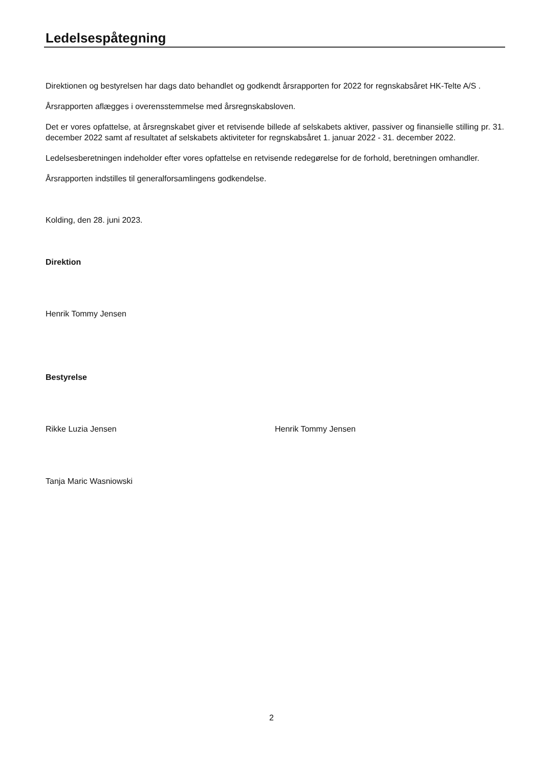Ledelsespåtegning
Direktionen og bestyrelsen har dags dato behandlet og godkendt årsrapporten for 2022 for regnskabsåret HK-Telte A/S .
Årsrapporten aflægges i overensstemmelse med årsregnskabsloven.
Det er vores opfattelse, at årsregnskabet giver et retvisende billede af selskabets aktiver, passiver og finansielle stilling pr. 31. december 2022 samt af resultatet af selskabets aktiviteter for regnskabsåret 1. januar 2022 - 31. december 2022.
Ledelsesberetningen indeholder efter vores opfattelse en retvisende redegørelse for de forhold, beretningen omhandler.
Årsrapporten indstilles til generalforsamlingens godkendelse.
Kolding, den 28. juni 2023.
Direktion
Henrik Tommy Jensen
Bestyrelse
Rikke Luzia Jensen Henrik Tommy Jensen
Tanja Maric Wasniowski
2